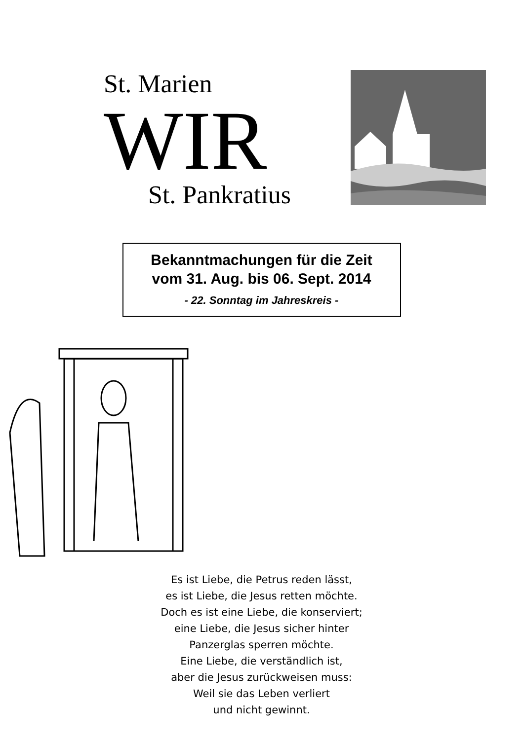St. Marien
WIR St. Pankratius
Bekanntmachungen für die Zeit
vom 31. Aug. bis 06. Sept. 2014
- 22. Sonntag im Jahreskreis -
Es ist Liebe, die Petrus reden lässt,
es ist Liebe, die Jesus retten möchte.
Doch es ist eine Liebe, die konserviert;
eine Liebe, die Jesus sicher hinter
Panzerglas sperren möchte.
Eine Liebe, die verständlich ist,
aber die Jesus zurückweisen muss:
Weil sie das Leben verliert
und nicht gewinnt.